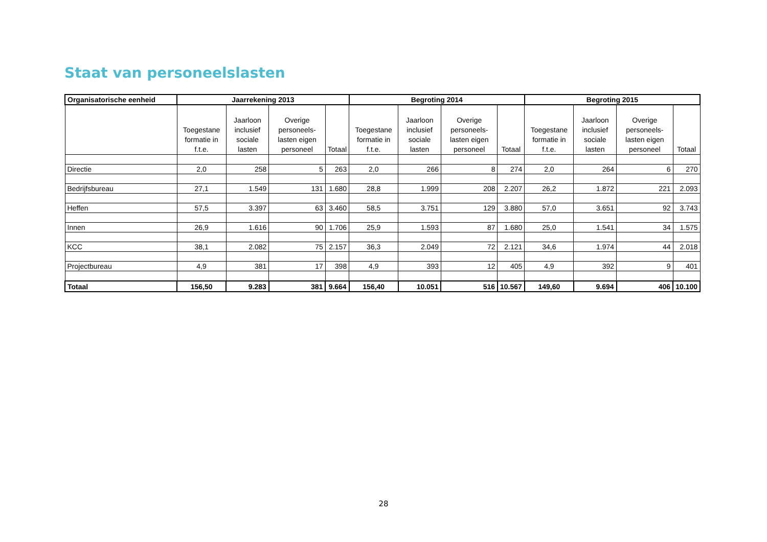Staat van personeelslasten
| Organisatorische eenheid | Jaarrekening 2013 | | | | Begroting 2014 | | | | Begroting 2015 | | | |
| --- | --- | --- | --- | --- | --- | --- | --- | --- | --- | --- | --- | --- |
| | Toegestane formatie in f.t.e. | Jaarloon inclusief sociale lasten | Overige personeels-lasten eigen personeel | Totaal | Toegestane formatie in f.t.e. | Jaarloon inclusief sociale lasten | Overige personeels-lasten eigen personeel | Totaal | Toegestane formatie in f.t.e. | Jaarloon inclusief sociale lasten | Overige personeels-lasten eigen personeel | Totaal |
| Directie | 2,0 | 258 | 5 | 263 | 2,0 | 266 | 8 | 274 | 2,0 | 264 | 6 | 270 |
| Bedrijfsbureau | 27,1 | 1.549 | 131 | 1.680 | 28,8 | 1.999 | 208 | 2.207 | 26,2 | 1.872 | 221 | 2.093 |
| Heffen | 57,5 | 3.397 | 63 | 3.460 | 58,5 | 3.751 | 129 | 3.880 | 57,0 | 3.651 | 92 | 3.743 |
| Innen | 26,9 | 1.616 | 90 | 1.706 | 25,9 | 1.593 | 87 | 1.680 | 25,0 | 1.541 | 34 | 1.575 |
| KCC | 38,1 | 2.082 | 75 | 2.157 | 36,3 | 2.049 | 72 | 2.121 | 34,6 | 1.974 | 44 | 2.018 |
| Projectbureau | 4,9 | 381 | 17 | 398 | 4,9 | 393 | 12 | 405 | 4,9 | 392 | 9 | 401 |
| Totaal | 156,50 | 9.283 | 381 | 9.664 | 156,40 | 10.051 | 516 | 10.567 | 149,60 | 9.694 | 406 | 10.100 |
28